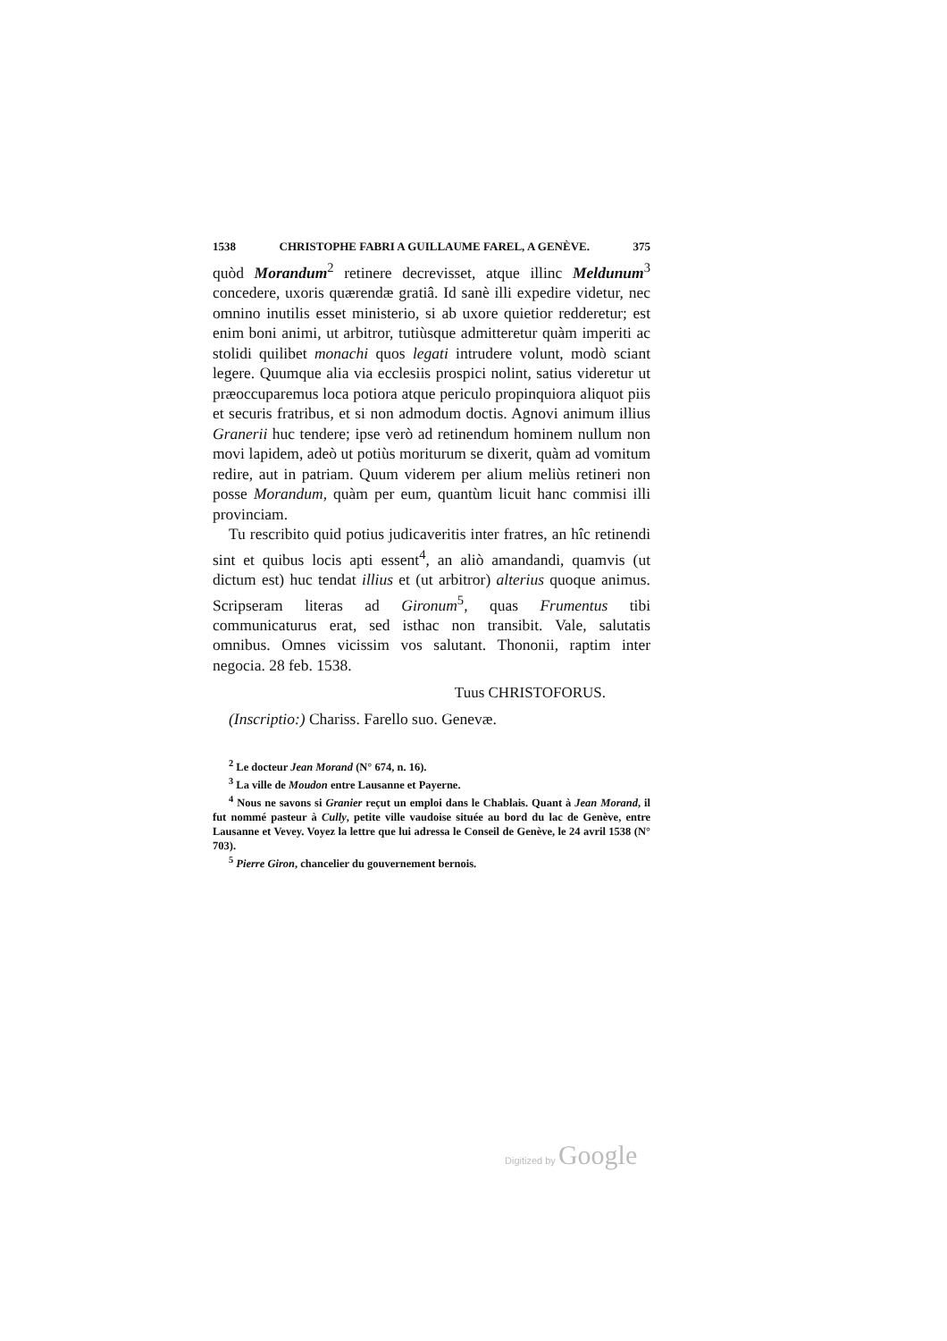1538 CHRISTOPHE FABRI A GUILLAUME FAREL, A GENÈVE. 375
quòd Morandum<sup>2</sup> retinere decrevisset, atque illinc Meldunum<sup>3</sup> concedere, uxoris quærendæ gratiâ. Id sanè illi expedire videtur, nec omnino inutilis esset ministerio, si ab uxore quietior redderetur; est enim boni animi, ut arbitror, tutiùsque admitteretur quàm imperiti ac stolidi quilibet monachi quos legati intrudere volunt, modò sciant legere. Quumque alia via ecclesiis prospici nolint, satius videretur ut præoccuparemus loca potiora atque periculo propinquiora aliquot piis et securis fratribus, et si non admodum doctis. Agnovi animum illius Granerii huc tendere; ipse verò ad retinendum hominem nullum non movi lapidem, adeò ut potiùs moriturum se dixerit, quàm ad vomitum redire, aut in patriam. Quum viderem per alium meliùs retineri non posse Morandum, quàm per eum, quantùm licuit hanc commisi illi provinciam.
Tu rescribito quid potius judicaveritis inter fratres, an hîc retinendi sint et quibus locis apti essent<sup>4</sup>, an aliò amandandi, quamvis (ut dictum est) huc tendat illius et (ut arbitror) alterius quoque animus. Scripseram literas ad Gironum<sup>5</sup>, quas Frumentus tibi communicaturus erat, sed isthac non transibit. Vale, salutatis omnibus. Omnes vicissim vos salutant. Thononii, raptim inter negocia. 28 feb. 1538.
Tuus CHRISTOFORUS.
(Inscriptio:) Chariss. Farello suo. Genevæ.
<sup>2</sup> Le docteur Jean Morand (N° 674, n. 16).
<sup>3</sup> La ville de Moudon entre Lausanne et Payerne.
<sup>4</sup> Nous ne savons si Granier reçut un emploi dans le Chablais. Quant à Jean Morand, il fut nommé pasteur à Cully, petite ville vaudoise située au bord du lac de Genève, entre Lausanne et Vevey. Voyez la lettre que lui adressa le Conseil de Genève, le 24 avril 1538 (N° 703).
<sup>5</sup> Pierre Giron, chancelier du gouvernement bernois.
Digitized by Google